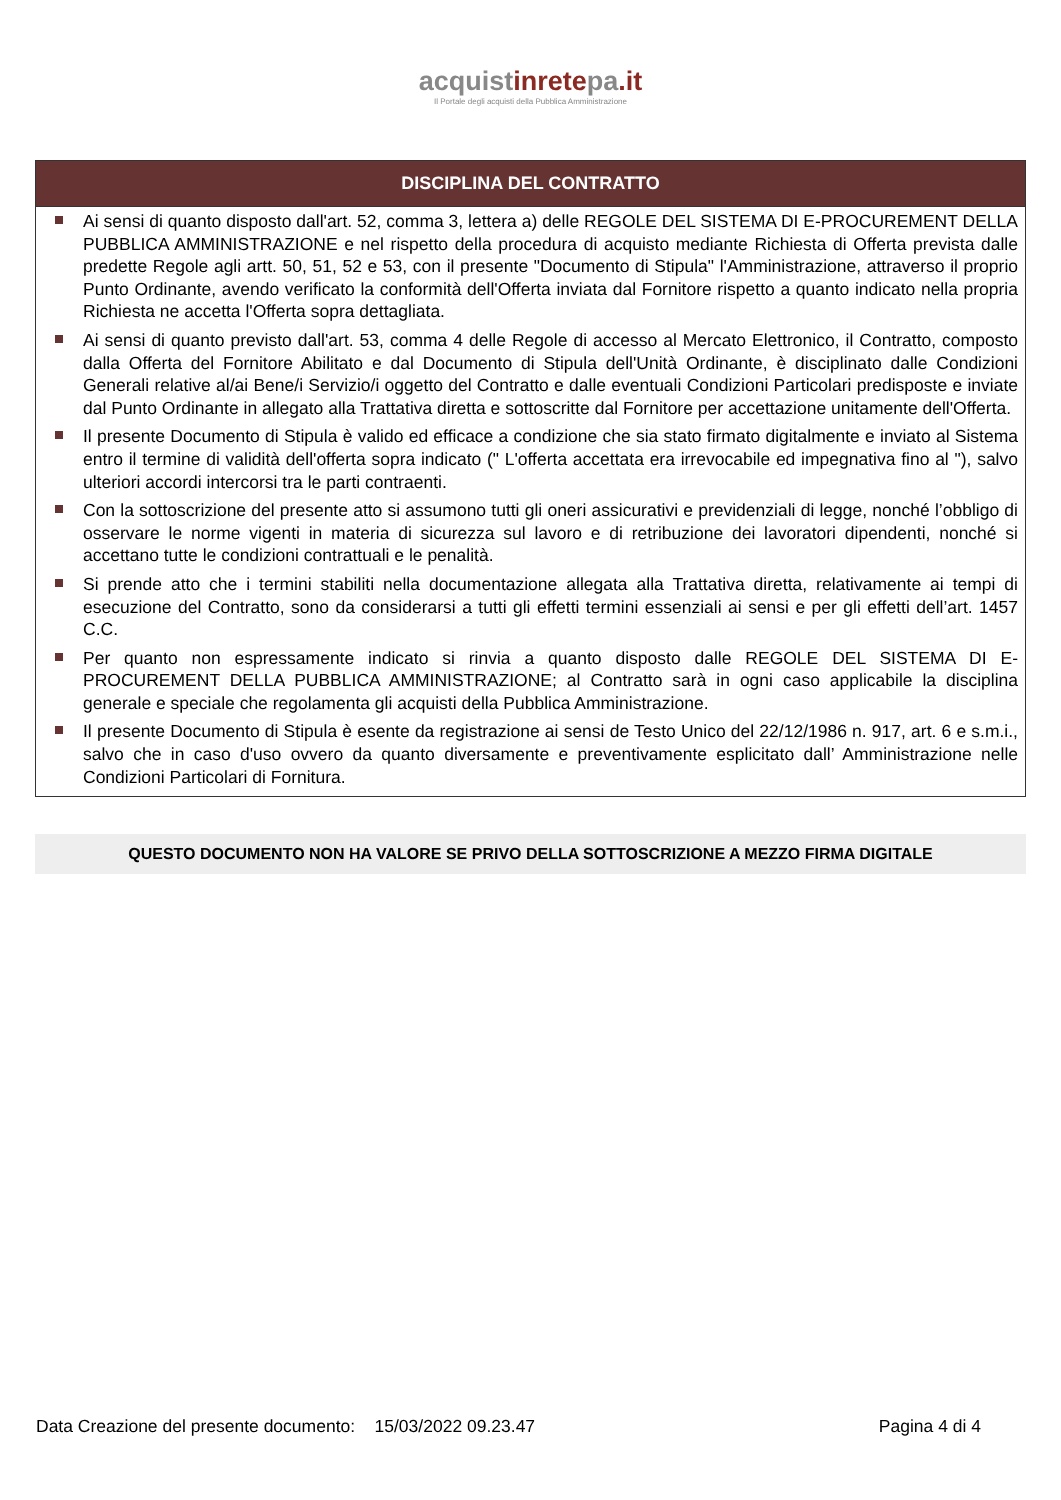acquistinretepa.it
Il Portale degli acquisti della Pubblica Amministrazione
DISCIPLINA DEL CONTRATTO
Ai sensi di quanto disposto dall'art. 52, comma 3, lettera a) delle REGOLE DEL SISTEMA DI E-PROCUREMENT DELLA PUBBLICA AMMINISTRAZIONE e nel rispetto della procedura di acquisto mediante Richiesta di Offerta prevista dalle predette Regole agli artt. 50, 51, 52 e 53, con il presente "Documento di Stipula" l'Amministrazione, attraverso il proprio Punto Ordinante, avendo verificato la conformità dell'Offerta inviata dal Fornitore rispetto a quanto indicato nella propria Richiesta ne accetta l'Offerta sopra dettagliata.
Ai sensi di quanto previsto dall'art. 53, comma 4 delle Regole di accesso al Mercato Elettronico, il Contratto, composto dalla Offerta del Fornitore Abilitato e dal Documento di Stipula dell'Unità Ordinante, è disciplinato dalle Condizioni Generali relative al/ai Bene/i Servizio/i oggetto del Contratto e dalle eventuali Condizioni Particolari predisposte e inviate dal Punto Ordinante in allegato alla Trattativa diretta e sottoscritte dal Fornitore per accettazione unitamente dell'Offerta.
Il presente Documento di Stipula è valido ed efficace a condizione che sia stato firmato digitalmente e inviato al Sistema entro il termine di validità dell'offerta sopra indicato (" L'offerta accettata era irrevocabile ed impegnativa fino al "), salvo ulteriori accordi intercorsi tra le parti contraenti.
Con la sottoscrizione del presente atto si assumono tutti gli oneri assicurativi e previdenziali di legge, nonché l’obbligo di osservare le norme vigenti in materia di sicurezza sul lavoro e di retribuzione dei lavoratori dipendenti, nonché si accettano tutte le condizioni contrattuali e le penalità.
Si prende atto che i termini stabiliti nella documentazione allegata alla Trattativa diretta, relativamente ai tempi di esecuzione del Contratto, sono da considerarsi a tutti gli effetti termini essenziali ai sensi e per gli effetti dell’art. 1457 C.C.
Per quanto non espressamente indicato si rinvia a quanto disposto dalle REGOLE DEL SISTEMA DI E-PROCUREMENT DELLA PUBBLICA AMMINISTRAZIONE; al Contratto sarà in ogni caso applicabile la disciplina generale e speciale che regolamenta gli acquisti della Pubblica Amministrazione.
Il presente Documento di Stipula è esente da registrazione ai sensi de Testo Unico del 22/12/1986 n. 917, art. 6 e s.m.i., salvo che in caso d'uso ovvero da quanto diversamente e preventivamente esplicitato dall’ Amministrazione nelle Condizioni Particolari di Fornitura.
QUESTO DOCUMENTO NON HA VALORE SE PRIVO DELLA SOTTOSCRIZIONE A MEZZO FIRMA DIGITALE
Data Creazione del presente documento: 15/03/2022 09.23.47 Pagina 4 di 4